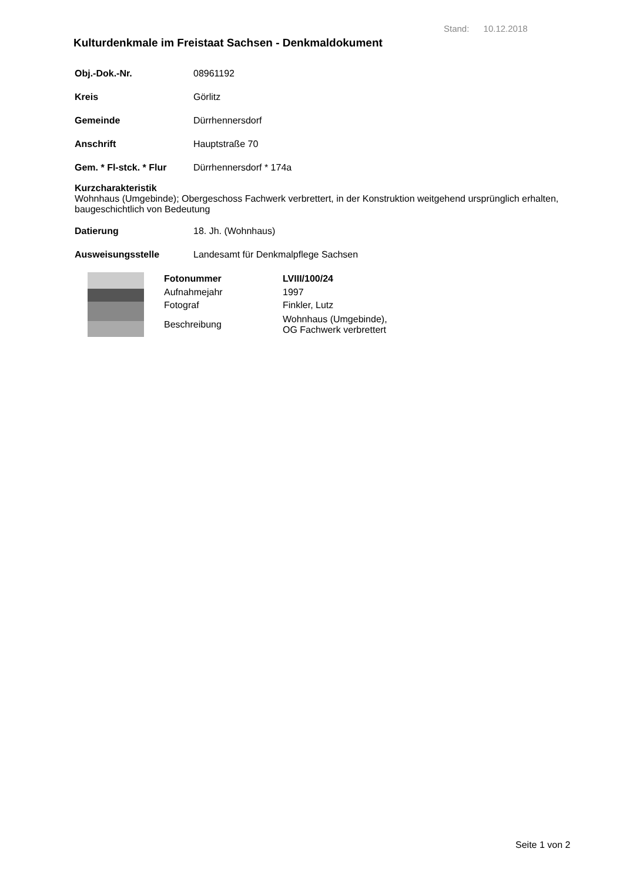Stand: 10.12.2018
Kulturdenkmale im Freistaat Sachsen - Denkmaldokument
Obj.-Dok.-Nr. 08961192
Kreis Görlitz
Gemeinde Dürrhennersdorf
Anschrift Hauptstraße 70
Gem. * Fl-stck. * Flur Dürrhennersdorf * 174a
Kurzcharakteristik
Wohnhaus (Umgebinde); Obergeschoss Fachwerk verbrettert, in der Konstruktion weitgehend ursprünglich erhalten, baugeschichtlich von Bedeutung
Datierung 18. Jh. (Wohnhaus)
Ausweisungsstelle Landesamt für Denkmalpflege Sachsen
| Fotonummer | LVIII/100/24 |
| Aufnahmejahr | 1997 |
| Fotograf | Finkler, Lutz |
| Beschreibung | Wohnhaus (Umgebinde), OG Fachwerk verbrettert |
Seite 1 von 2